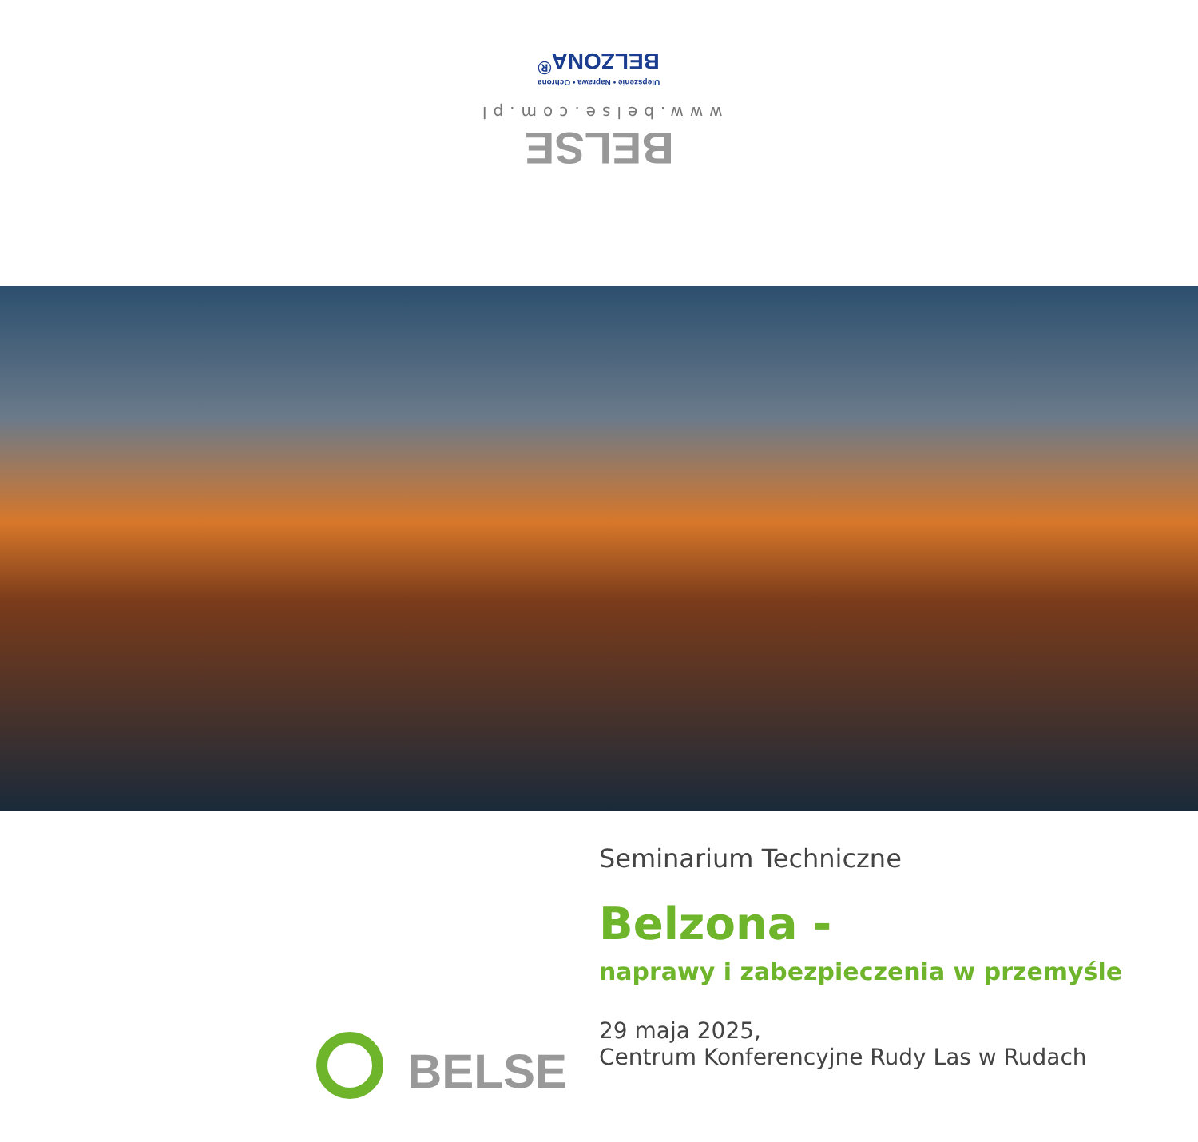Ulepszenie • Naprawa • Ochrona
BELZONA<sup>®</sup>
www.belse.com.pl
BELSE
BELSE
Seminarium Techniczne
Belzona -
naprawy i zabezpieczenia w przemyśle
29 maja 2025,
Centrum Konferencyjne Rudy Las w Rudach